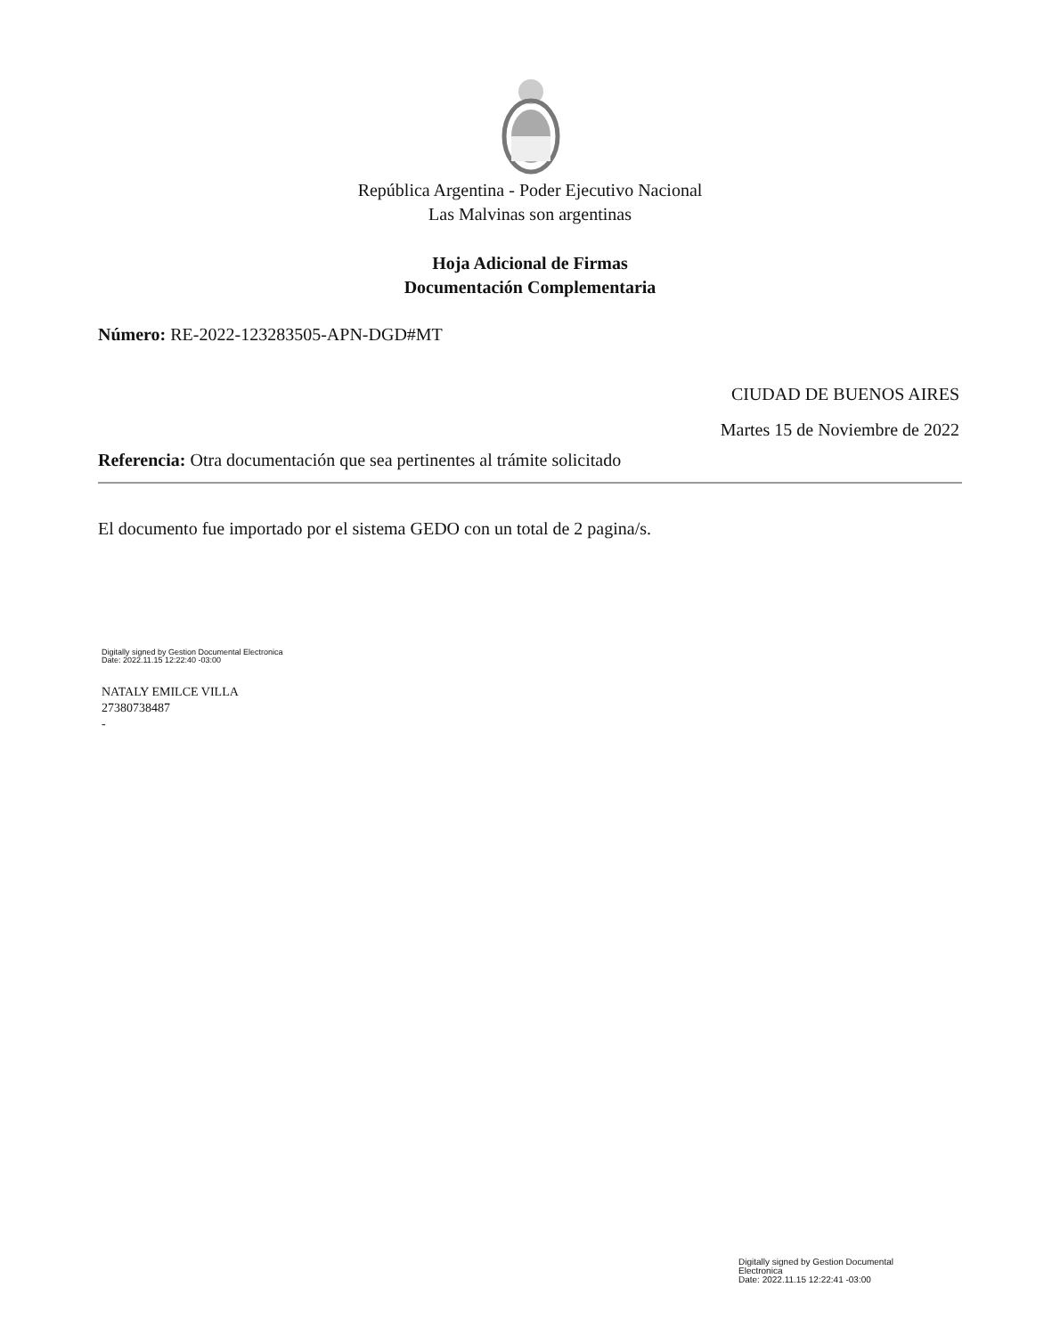República Argentina - Poder Ejecutivo Nacional
Las Malvinas son argentinas
Hoja Adicional de Firmas
Documentación Complementaria
Número: RE-2022-123283505-APN-DGD#MT
CIUDAD DE BUENOS AIRES
Martes 15 de Noviembre de 2022
Referencia: Otra documentación que sea pertinentes al trámite solicitado
El documento fue importado por el sistema GEDO con un total de 2 pagina/s.
Digitally signed by Gestion Documental Electronica
Date: 2022.11.15 12:22:40 -03:00
NATALY EMILCE VILLA
27380738487
-
Digitally signed by Gestion Documental
Electronica
Date: 2022.11.15 12:22:41 -03:00